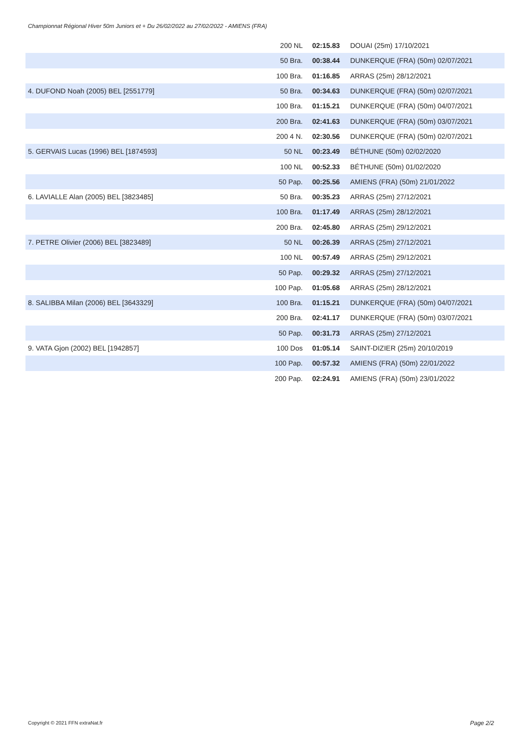Championnat Régional Hiver 50m Juniors et + Du 26/02/2022 au 27/02/2022 - AMIENS (FRA)
| | 200 NL | 02:15.83 | DOUAI (25m) 17/10/2021 |
| | 50 Bra. | 00:38.44 | DUNKERQUE (FRA) (50m) 02/07/2021 |
| | 100 Bra. | 01:16.85 | ARRAS (25m) 28/12/2021 |
| 4. DUFOND Noah (2005) BEL [2551779] | 50 Bra. | 00:34.63 | DUNKERQUE (FRA) (50m) 02/07/2021 |
| | 100 Bra. | 01:15.21 | DUNKERQUE (FRA) (50m) 04/07/2021 |
| | 200 Bra. | 02:41.63 | DUNKERQUE (FRA) (50m) 03/07/2021 |
| | 200 4 N. | 02:30.56 | DUNKERQUE (FRA) (50m) 02/07/2021 |
| 5. GERVAIS Lucas (1996) BEL [1874593] | 50 NL | 00:23.49 | BÉTHUNE (50m) 02/02/2020 |
| | 100 NL | 00:52.33 | BÉTHUNE (50m) 01/02/2020 |
| | 50 Pap. | 00:25.56 | AMIENS (FRA) (50m) 21/01/2022 |
| 6. LAVIALLE Alan (2005) BEL [3823485] | 50 Bra. | 00:35.23 | ARRAS (25m) 27/12/2021 |
| | 100 Bra. | 01:17.49 | ARRAS (25m) 28/12/2021 |
| | 200 Bra. | 02:45.80 | ARRAS (25m) 29/12/2021 |
| 7. PETRE Olivier (2006) BEL [3823489] | 50 NL | 00:26.39 | ARRAS (25m) 27/12/2021 |
| | 100 NL | 00:57.49 | ARRAS (25m) 29/12/2021 |
| | 50 Pap. | 00:29.32 | ARRAS (25m) 27/12/2021 |
| | 100 Pap. | 01:05.68 | ARRAS (25m) 28/12/2021 |
| 8. SALIBBA Milan (2006) BEL [3643329] | 100 Bra. | 01:15.21 | DUNKERQUE (FRA) (50m) 04/07/2021 |
| | 200 Bra. | 02:41.17 | DUNKERQUE (FRA) (50m) 03/07/2021 |
| | 50 Pap. | 00:31.73 | ARRAS (25m) 27/12/2021 |
| 9. VATA Gjon (2002) BEL [1942857] | 100 Dos | 01:05.14 | SAINT-DIZIER (25m) 20/10/2019 |
| | 100 Pap. | 00:57.32 | AMIENS (FRA) (50m) 22/01/2022 |
| | 200 Pap. | 02:24.91 | AMIENS (FRA) (50m) 23/01/2022 |
Copyright © 2021 FFN extraNat.fr
Page 2/2